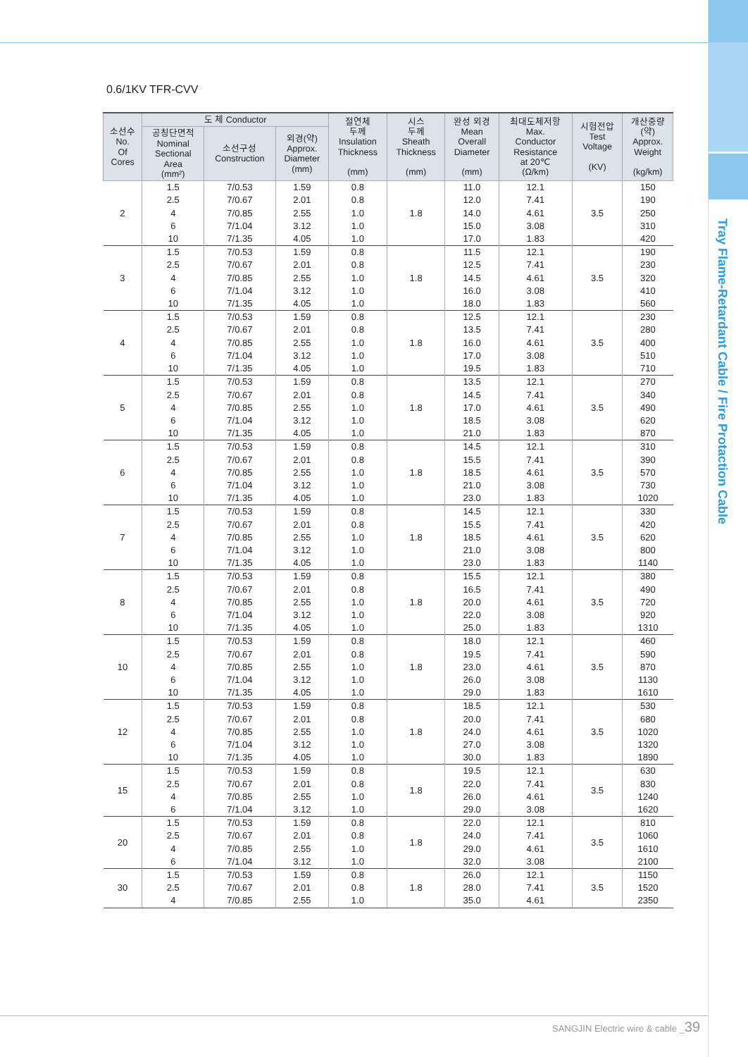Tray Flame-Retardant Cable / Fire Protaction Cable
0.6/1KV TFR-CVV
| 소선수 No. Of Cores | 도 체 Conductor | | | 절연체 두께 Insulation Thickness (mm) | 시스 두께 Sheath Thickness (mm) | 완성 외경 Mean Overall Diameter (mm) | 최대도체저항 Max. Conductor Resistance at 20℃ (Ω/km) | 시험전압 Test Voltage (KV) | 개산중량 (약) Approx. Weight (kg/km) |
| --- | --- | --- | --- | --- | --- | --- | --- | --- | --- |
| | 공칭단면적 Nominal Sectional Area (mm²) | 소선구성 Construction | 외경(약) Approx. Diameter (mm) | | | | | | |
| 2 | 1.5 2.5 4 6 10 | 7/0.53 7/0.67 7/0.85 7/1.04 7/1.35 | 1.59 2.01 2.55 3.12 4.05 | 0.8 0.8 1.0 1.0 1.0 | 1.8 | 11.0 12.0 14.0 15.0 17.0 | 12.1 7.41 4.61 3.08 1.83 | 3.5 | 150 190 250 310 420 |
| 3 | 1.5 2.5 4 6 10 | 7/0.53 7/0.67 7/0.85 7/1.04 7/1.35 | 1.59 2.01 2.55 3.12 4.05 | 0.8 0.8 1.0 1.0 1.0 | 1.8 | 11.5 12.5 14.5 16.0 18.0 | 12.1 7.41 4.61 3.08 1.83 | 3.5 | 190 230 320 410 560 |
| 4 | 1.5 2.5 4 6 10 | 7/0.53 7/0.67 7/0.85 7/1.04 7/1.35 | 1.59 2.01 2.55 3.12 4.05 | 0.8 0.8 1.0 1.0 1.0 | 1.8 | 12.5 13.5 16.0 17.0 19.5 | 12.1 7.41 4.61 3.08 1.83 | 3.5 | 230 280 400 510 710 |
| 5 | 1.5 2.5 4 6 10 | 7/0.53 7/0.67 7/0.85 7/1.04 7/1.35 | 1.59 2.01 2.55 3.12 4.05 | 0.8 0.8 1.0 1.0 1.0 | 1.8 | 13.5 14.5 17.0 18.5 21.0 | 12.1 7.41 4.61 3.08 1.83 | 3.5 | 270 340 490 620 870 |
| 6 | 1.5 2.5 4 6 10 | 7/0.53 7/0.67 7/0.85 7/1.04 7/1.35 | 1.59 2.01 2.55 3.12 4.05 | 0.8 0.8 1.0 1.0 1.0 | 1.8 | 14.5 15.5 18.5 21.0 23.0 | 12.1 7.41 4.61 3.08 1.83 | 3.5 | 310 390 570 730 1020 |
| 7 | 1.5 2.5 4 6 10 | 7/0.53 7/0.67 7/0.85 7/1.04 7/1.35 | 1.59 2.01 2.55 3.12 4.05 | 0.8 0.8 1.0 1.0 1.0 | 1.8 | 14.5 15.5 18.5 21.0 23.0 | 12.1 7.41 4.61 3.08 1.83 | 3.5 | 330 420 620 800 1140 |
| 8 | 1.5 2.5 4 6 10 | 7/0.53 7/0.67 7/0.85 7/1.04 7/1.35 | 1.59 2.01 2.55 3.12 4.05 | 0.8 0.8 1.0 1.0 1.0 | 1.8 | 15.5 16.5 20.0 22.0 25.0 | 12.1 7.41 4.61 3.08 1.83 | 3.5 | 380 490 720 920 1310 |
| 10 | 1.5 2.5 4 6 10 | 7/0.53 7/0.67 7/0.85 7/1.04 7/1.35 | 1.59 2.01 2.55 3.12 4.05 | 0.8 0.8 1.0 1.0 1.0 | 1.8 | 18.0 19.5 23.0 26.0 29.0 | 12.1 7.41 4.61 3.08 1.83 | 3.5 | 460 590 870 1130 1610 |
| 12 | 1.5 2.5 4 6 10 | 7/0.53 7/0.67 7/0.85 7/1.04 7/1.35 | 1.59 2.01 2.55 3.12 4.05 | 0.8 0.8 1.0 1.0 1.0 | 1.8 | 18.5 20.0 24.0 27.0 30.0 | 12.1 7.41 4.61 3.08 1.83 | 3.5 | 530 680 1020 1320 1890 |
| 15 | 1.5 2.5 4 6 | 7/0.53 7/0.67 7/0.85 7/1.04 | 1.59 2.01 2.55 3.12 | 0.8 0.8 1.0 1.0 | 1.8 | 19.5 22.0 26.0 29.0 | 12.1 7.41 4.61 3.08 | 3.5 | 630 830 1240 1620 |
| 20 | 1.5 2.5 4 6 | 7/0.53 7/0.67 7/0.85 7/1.04 | 1.59 2.01 2.55 3.12 | 0.8 0.8 1.0 1.0 | 1.8 | 22.0 24.0 29.0 32.0 | 12.1 7.41 4.61 3.08 | 3.5 | 810 1060 1610 2100 |
| 30 | 1.5 2.5 4 | 7/0.53 7/0.67 7/0.85 | 1.59 2.01 2.55 | 0.8 0.8 1.0 | 1.8 | 26.0 28.0 35.0 | 12.1 7.41 4.61 | 3.5 | 1150 1520 2350 |
SANGJIN Electric wire & cable _39